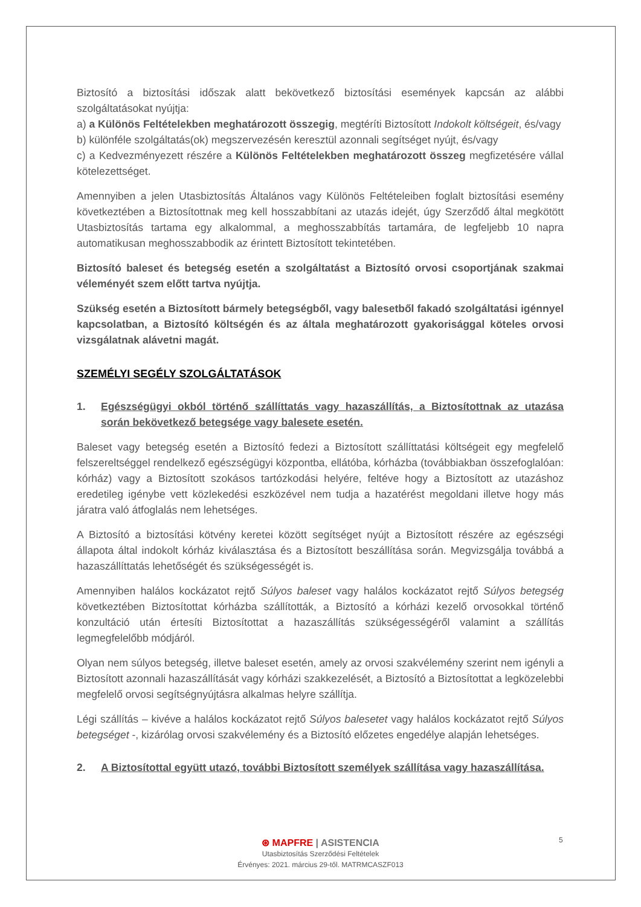Biztosító a biztosítási időszak alatt bekövetkező biztosítási események kapcsán az alábbi szolgáltatásokat nyújtja:
a) a Különös Feltételekben meghatározott összegig, megtéríti Biztosított Indokolt költségeit, és/vagy
b) különféle szolgáltatás(ok) megszervezésén keresztül azonnali segítséget nyújt, és/vagy
c) a Kedvezményezett részére a Különös Feltételekben meghatározott összeg megfizetésére vállal kötelezettséget.
Amennyiben a jelen Utasbiztosítás Általános vagy Különös Feltételeiben foglalt biztosítási esemény következtében a Biztosítottnak meg kell hosszabbítani az utazás idejét, úgy Szerződő által megkötött Utasbiztosítás tartama egy alkalommal, a meghosszabbítás tartamára, de legfeljebb 10 napra automatikusan meghosszabbodik az érintett Biztosított tekintetében.
Biztosító baleset és betegség esetén a szolgáltatást a Biztosító orvosi csoportjának szakmai véleményét szem előtt tartva nyújtja.
Szükség esetén a Biztosított bármely betegségből, vagy balesetből fakadó szolgáltatási igénnyel kapcsolatban, a Biztosító költségén és az általa meghatározott gyakorisággal köteles orvosi vizsgálatnak alávetni magát.
SZEMÉLYI SEGÉLY SZOLGÁLTATÁSOK
1. Egészségügyi okból történő szállíttatás vagy hazaszállítás, a Biztosítottnak az utazása során bekövetkező betegsége vagy balesete esetén.
Baleset vagy betegség esetén a Biztosító fedezi a Biztosított szállíttatási költségeit egy megfelelő felszereltséggel rendelkező egészségügyi központba, ellátóba, kórházba (továbbiakban összefoglalóan: kórház) vagy a Biztosított szokásos tartózkodási helyére, feltéve hogy a Biztosított az utazáshoz eredetileg igénybe vett közlekedési eszközével nem tudja a hazatérést megoldani illetve hogy más járatra való átfoglalás nem lehetséges.
A Biztosító a biztosítási kötvény keretei között segítséget nyújt a Biztosított részére az egészségi állapota által indokolt kórház kiválasztása és a Biztosított beszállítása során. Megvizsgálja továbbá a hazaszállíttatás lehetőségét és szükségességét is.
Amennyiben halálos kockázatot rejtő Súlyos baleset vagy halálos kockázatot rejtő Súlyos betegség következtében Biztosítottat kórházba szállították, a Biztosító a kórházi kezelő orvosokkal történő konzultáció után értesíti Biztosítottat a hazaszállítás szükségességéről valamint a szállítás legmegfelelőbb módjáról.
Olyan nem súlyos betegség, illetve baleset esetén, amely az orvosi szakvélemény szerint nem igényli a Biztosított azonnali hazaszállítását vagy kórházi szakkezelését, a Biztosító a Biztosítottat a legközelebbi megfelelő orvosi segítségnyújtásra alkalmas helyre szállítja.
Légi szállítás – kivéve a halálos kockázatot rejtő Súlyos balesetet vagy halálos kockázatot rejtő Súlyos betegséget -, kizárólag orvosi szakvélemény és a Biztosító előzetes engedélye alapján lehetséges.
2. A Biztosítottal együtt utazó, további Biztosított személyek szállítása vagy hazaszállítása.
5
⊛ MAPFRE | ASISTENCIA
Utasbiztosítás Szerződési Feltételek
Érvényes: 2021. március 29-től. MATRMCASZF013